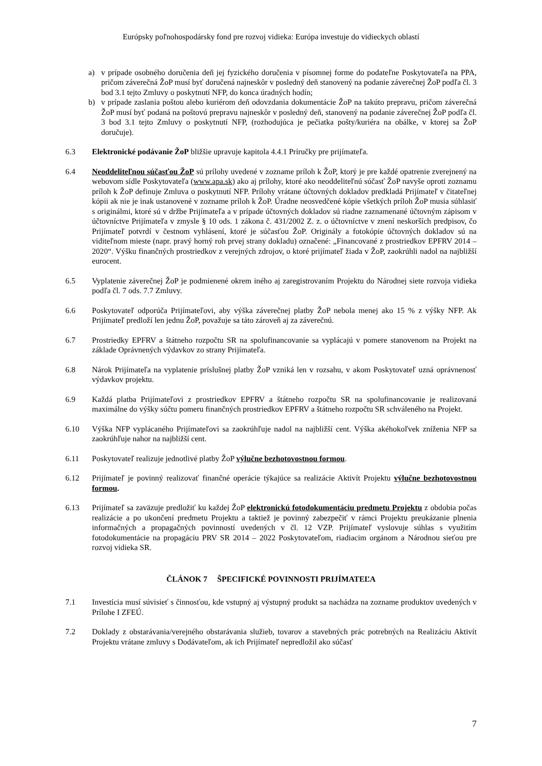Európsky poľnohospodársky fond pre rozvoj vidieka: Európa investuje do vidieckych oblastí
a) v prípade osobného doručenia deň jej fyzického doručenia v písomnej forme do podateľne Poskytovateľa na PPA, pričom záverečná ŽoP musí byť doručená najneskôr v posledný deň stanovený na podanie záverečnej ŽoP podľa čl. 3 bod 3.1 tejto Zmluvy o poskytnutí NFP, do konca úradných hodín;
b) v prípade zaslania poštou alebo kuriérom deň odovzdania dokumentácie ŽoP na takúto prepravu, pričom záverečná ŽoP musí byť podaná na poštovú prepravu najneskôr v posledný deň, stanovený na podanie záverečnej ŽoP podľa čl. 3 bod 3.1 tejto Zmluvy o poskytnutí NFP, (rozhodujúca je pečiatka pošty/kuriéra na obálke, v ktorej sa ŽoP doručuje).
6.3 Elektronické podávanie ŽoP bližšie upravuje kapitola 4.4.1 Príručky pre prijímateľa.
6.4 Neoddeliteľnou súčasťou ŽoP sú prílohy uvedené v zozname príloh k ŽoP, ktorý je pre každé opatrenie zverejnený na webovom sídle Poskytovateľa (www.apa.sk) ako aj prílohy, ktoré ako neoddeliteľnú súčasť ŽoP navyše oproti zoznamu príloh k ŽoP definuje Zmluva o poskytnutí NFP. Prílohy vrátane účtovných dokladov predkladá Prijímateľ v čitateľnej kópii ak nie je inak ustanovené v zozname príloh k ŽoP. Úradne neosvedčené kópie všetkých príloh ŽoP musia súhlasiť s originálmi, ktoré sú v držbe Prijímateľa a v prípade účtovných dokladov sú riadne zaznamenané účtovným zápisom v účtovníctve Prijímateľa v zmysle § 10 ods. 1 zákona č. 431/2002 Z. z. o účtovníctve v znení neskorších predpisov, čo Prijímateľ potvrdí v čestnom vyhlásení, ktoré je súčasťou ŽoP. Originály a fotokópie účtovných dokladov sú na viditeľnom mieste (napr. pravý horný roh prvej strany dokladu) označené: „Financované z prostriedkov EPFRV 2014 – 2020“. Výšku finančných prostriedkov z verejných zdrojov, o ktoré prijímateľ žiada v ŽoP, zaokrúhli nadol na najbližší eurocent.
6.5 Vyplatenie záverečnej ŽoP je podmienené okrem iného aj zaregistrovaním Projektu do Národnej siete rozvoja vidieka podľa čl. 7 ods. 7.7 Zmluvy.
6.6 Poskytovateľ odporúča Prijímateľovi, aby výška záverečnej platby ŽoP nebola menej ako 15 % z výšky NFP. Ak Prijímateľ predloží len jednu ŽoP, považuje sa táto zároveň aj za záverečnú.
6.7 Prostriedky EPFRV a štátneho rozpočtu SR na spolufinancovanie sa vyplácajú v pomere stanovenom na Projekt na základe Oprávnených výdavkov zo strany Prijímateľa.
6.8 Nárok Prijímateľa na vyplatenie príslušnej platby ŽoP vzniká len v rozsahu, v akom Poskytovateľ uzná oprávnenosť výdavkov projektu.
6.9 Každá platba Prijímateľovi z prostriedkov EPFRV a štátneho rozpočtu SR na spolufinancovanie je realizovaná maximálne do výšky súčtu pomeru finančných prostriedkov EPFRV a štátneho rozpočtu SR schváleného na Projekt.
6.10 Výška NFP vyplácaného Prijímateľovi sa zaokrúhľuje nadol na najbližší cent. Výška akéhokoľvek zníženia NFP sa zaokrúhľuje nahor na najbližší cent.
6.11 Poskytovateľ realizuje jednotlivé platby ŽoP výlučne bezhotovostnou formou.
6.12 Prijímateľ je povinný realizovať finančné operácie týkajúce sa realizácie Aktivít Projektu výlučne bezhotovostnou formou.
6.13 Prijímateľ sa zaväzuje predložiť ku každej ŽoP elektronickú fotodokumentáciu predmetu Projektu z obdobia počas realizácie a po ukončení predmetu Projektu a taktiež je povinný zabezpečiť v rámci Projektu preukázanie plnenia informačných a propagačných povinností uvedených v čl. 12 VZP. Prijímateľ vyslovuje súhlas s využitím fotodokumentácie na propagáciu PRV SR 2014 – 2022 Poskytovateľom, riadiacim orgánom a Národnou sieťou pre rozvoj vidieka SR.
ČLÁNOK 7 ŠPECIFICKÉ POVINNOSTI PRIJÍMATEĽA
7.1 Investícia musí súvisieť s činnosťou, kde vstupný aj výstupný produkt sa nachádza na zozname produktov uvedených v Prílohe I ZFEÚ.
7.2 Doklady z obstarávania/verejného obstarávania služieb, tovarov a stavebných prác potrebných na Realizáciu Aktivít Projektu vrátane zmluvy s Dodávateľom, ak ich Prijímateľ nepredložil ako súčasť
7